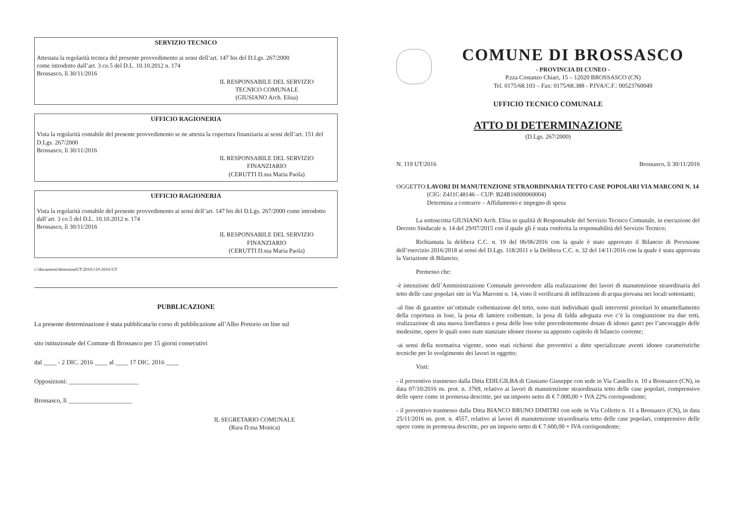SERVIZIO TECNICO
Attestata la regolarità tecnica del presente provvedimento ai sensi dell’art. 147 bis del D.Lgs. 267/2000
come introdotto dall’art. 3 co.5 del D.L. 10.10.2012 n. 174
Brossasco, lì 30/11/2016
IL RESPONSABILE DEL SERVIZIO
TECNICO COMUNALE
(GIUSIANO Arch. Elisa)
UFFICIO RAGIONERIA
Vista la regolarità contabile del presente provvedimento se ne attesta la copertura finanziaria ai sensi dell’art. 151 del D.Lgs. 267/2000
Brossasco, lì 30/11/2016
IL RESPONSABILE DEL SERVIZIO
FINANZIARIO
(CERUTTI D.ssa Maria Paola)
UFFICIO RAGIONERIA
Vista la regolarità contabile del presente provvedimento ai sensi dell’art. 147 bis del D.Lgs. 267/2000 come introdotto dall’art. 3 co.5 del D.L. 10.10.2012 n. 174
Brossasco, lì 30/11/2016
IL RESPONSABILE DEL SERVIZIO
FINANZIARIO
(CERUTTI D.ssa Maria Paola)
c:\documenti\determineUT\2016\119-2016-UT
PUBBLICAZIONE
La presente determinazione è stata pubblicata/in corso di pubblicazione all’Albo Pretorio on line sul
sito istituzionale del Comune di Brossasco per 15 giorni consecutivi
dal ____ - 2 DIC. 2016 ____ al ____ 17 DIC. 2016 ____
Opposizioni: ______________________
Brossasco, lì ____________________
IL SEGRETARIO COMUNALE
(Rara D.ssa Monica)
COMUNE DI BROSSASCO
- PROVINCIA DI CUNEO -
P.zza Costanzo Chiari, 15 – 12020 BROSSASCO (CN)
Tel. 0175/68.103 – Fax: 0175/68.388 - P.IVA/C.F.: 00523760049
UFFICIO TECNICO COMUNALE
ATTO DI DETERMINAZIONE
(D.Lgs. 267/2000)
N. 119 UT/2016 Brossasco, lì 30/11/2016
OGGETTO: LAVORI DI MANUTENZIONE STRAORDINARIA TETTO CASE POPOLARI VIA MARCONI N. 14 (CIG: Z411C48146 – CUP: B24B16000060004)
Determina a contrarre – Affidamento e impegno di spesa
La sottoscritta GIUSIANO Arch. Elisa in qualità di Responsabile del Servizio Tecnico Comunale, in esecuzione del Decreto Sindacale n. 14 del 29/07/2015 con il quale gli è stata conferita la responsabilità del Servizio Tecnico;
Richiamata la delibera C.C. n. 19 del 06/06/2016 con la quale è stato approvato il Bilancio di Previsione dell’esercizio 2016/2018 ai sensi del D.Lgs. 118/2011 e la Delibera C.C. n. 32 del 14/11/2016 con la quale è stata approvata la Variazione di Bilancio;
Premesso che:
-è intenzione dell’Amministrazione Comunale provvedere alla realizzazione dei lavori di manutenzione straordinaria del tetto delle case popolari site in Via Marconi n. 14, visto il verificarsi di infiltrazioni di acqua piovana nei locali sottostanti;
-al fine di garantire un’ottimale coibentazione del tetto, sono stati individuati quali interventi prioritari lo smantellamento della copertura in lose, la posa di lamiere coibentate, la posa di falda adeguata ove c’è la congiunzione tra due tetti, realizzazione di una nuova listellatura e posa delle lose tolte precedentemente dotate di idonei ganci per l’ancoraggio delle medesime, opere le quali sono state stanziate idonee risorse su apposito capitolo di bilancio corrente;
-ai sensi della normativa vigente, sono stati richiesti due preventivi a ditte specializzate aventi idonee caratteristiche tecniche per lo svolgimento dei lavori in oggetto;
Visti:
- il preventivo trasmesso dalla Ditta EDILGILBA di Giusiano Giuseppe con sede in Via Castello n. 10 a Brossasco (CN), in data 07/10/2016 ns. prot. n. 3769, relativo ai lavori di manutenzione straordinaria tetto delle case popolari, comprensivo delle opere come in premessa descritte, per un importo netto di € 7.000,00 + IVA 22% corrispondente;
- il preventivo trasmesso dalla Ditta BIANCO BRUNO DIMITRI con sede in Via Colletto n. 11 a Brossasco (CN), in data 25/11/2016 ns. prot. n. 4557, relativo ai lavori di manutenzione straordinaria tetto delle case popolari, comprensivo delle opere come in premessa descritte, per un importo netto di € 7.600,00 + IVA corrispondente;